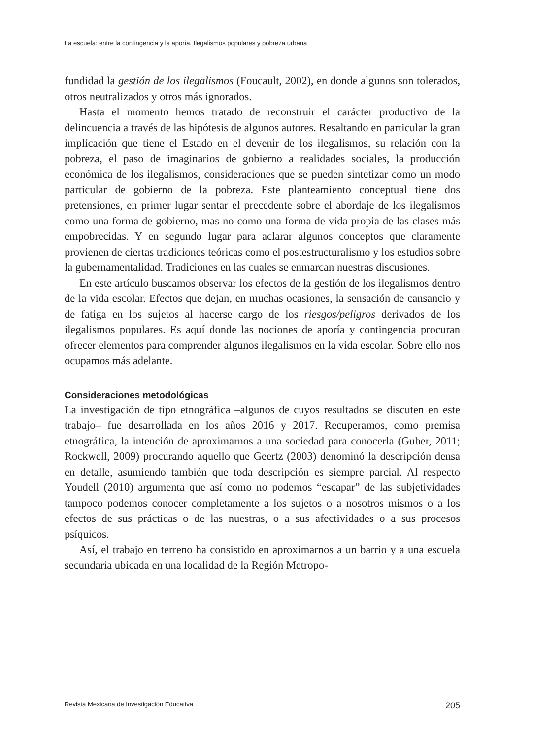La escuela: entre la contingencia y la aporía. Ilegalismos populares y pobreza urbana
fundidad la gestión de los ilegalismos (Foucault, 2002), en donde algunos son tolerados, otros neutralizados y otros más ignorados.
Hasta el momento hemos tratado de reconstruir el carácter productivo de la delincuencia a través de las hipótesis de algunos autores. Resaltando en particular la gran implicación que tiene el Estado en el devenir de los ilegalismos, su relación con la pobreza, el paso de imaginarios de gobierno a realidades sociales, la producción económica de los ilegalismos, consideraciones que se pueden sintetizar como un modo particular de gobierno de la pobreza. Este planteamiento conceptual tiene dos pretensiones, en primer lugar sentar el precedente sobre el abordaje de los ilegalismos como una forma de gobierno, mas no como una forma de vida propia de las clases más empobrecidas. Y en segundo lugar para aclarar algunos conceptos que claramente provienen de ciertas tradiciones teóricas como el postestructuralismo y los estudios sobre la gubernamentalidad. Tradiciones en las cuales se enmarcan nuestras discusiones.
En este artículo buscamos observar los efectos de la gestión de los ilegalismos dentro de la vida escolar. Efectos que dejan, en muchas ocasiones, la sensación de cansancio y de fatiga en los sujetos al hacerse cargo de los riesgos/peligros derivados de los ilegalismos populares. Es aquí donde las nociones de aporía y contingencia procuran ofrecer elementos para comprender algunos ilegalismos en la vida escolar. Sobre ello nos ocupamos más adelante.
Consideraciones metodológicas
La investigación de tipo etnográfica –algunos de cuyos resultados se discuten en este trabajo– fue desarrollada en los años 2016 y 2017. Recuperamos, como premisa etnográfica, la intención de aproximarnos a una sociedad para conocerla (Guber, 2011; Rockwell, 2009) procurando aquello que Geertz (2003) denominó la descripción densa en detalle, asumiendo también que toda descripción es siempre parcial. Al respecto Youdell (2010) argumenta que así como no podemos “escapar” de las subjetividades tampoco podemos conocer completamente a los sujetos o a nosotros mismos o a los efectos de sus prácticas o de las nuestras, o a sus afectividades o a sus procesos psíquicos.
Así, el trabajo en terreno ha consistido en aproximarnos a un barrio y a una escuela secundaria ubicada en una localidad de la Región Metropo-
Revista Mexicana de Investigación Educativa 205